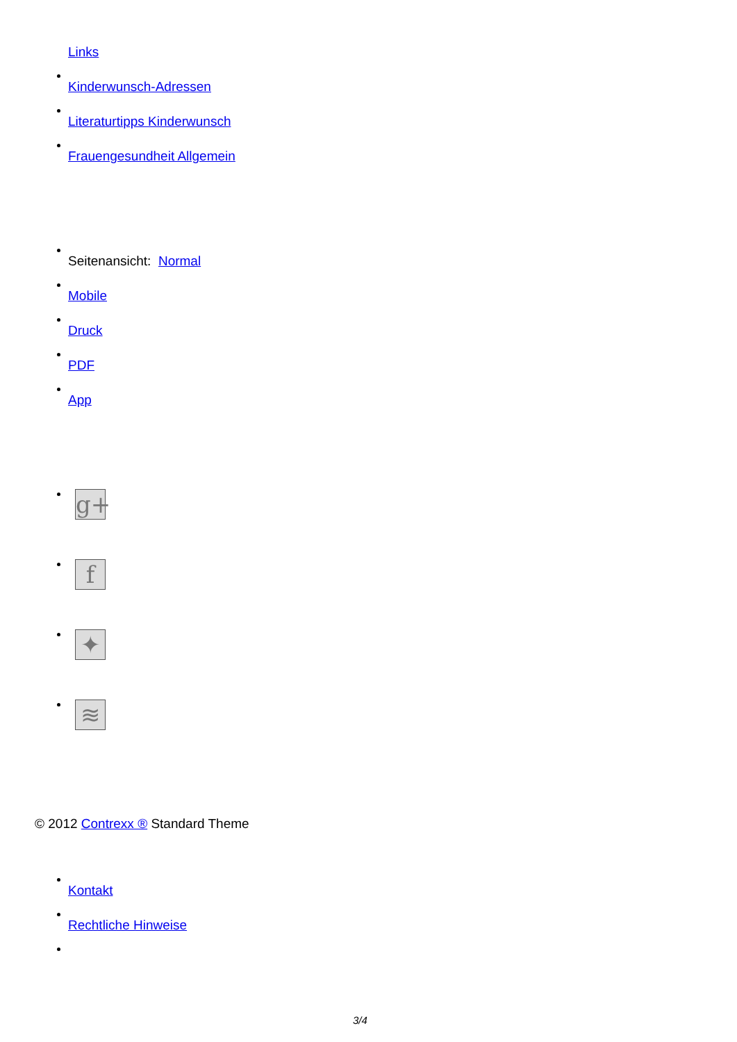Links
Kinderwunsch-Adressen
Literaturtipps Kinderwunsch
Frauengesundheit Allgemein
Seitenansicht: Normal
Mobile
Druck
PDF
App
g+
f
✦
≋
© 2012 Contrexx ® Standard Theme
Kontakt
Rechtliche Hinweise
3/4